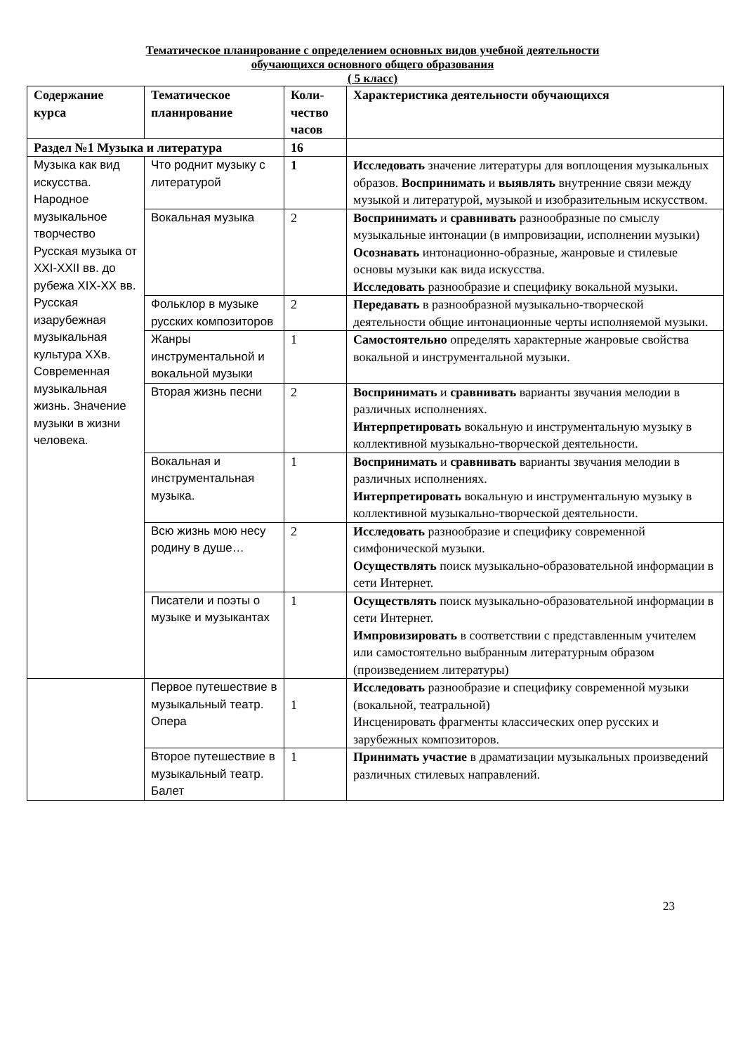Тематическое планирование с определением основных видов учебной деятельности
обучающихся основного общего образования
( 5 класс)
| Содержание курса | Тематическое планирование | Коли-чество часов | Характеристика деятельности обучающихся |
| --- | --- | --- | --- |
| Раздел №1 Музыка и литература | | 16 | |
| Музыка как вид искусства. Народное музыкальное творчество Русская музыка от XXI-XXII вв. до рубежа XIX-XX вв. Русская изарубежная музыкальная культура XXв. Современная музыкальная жизнь. Значение музыки в жизни человека. | Что роднит музыку с литературой | 1 | Исследовать значение литературы для воплощения музыкальных образов. Воспринимать и выявлять внутренние связи между музыкой и литературой, музыкой и изобразительным искусством. |
| | Вокальная музыка | 2 | Воспринимать и сравнивать разнообразные по смыслу музыкальные интонации (в импровизации, исполнении музыки) Осознавать интонационно-образные, жанровые и стилевые основы музыки как вида искусства. Исследовать разнообразие и специфику вокальной музыки. |
| | Фольклор в музыке русских композиторов | 2 | Передавать в разнообразной музыкально-творческой деятельности общие интонационные черты исполняемой музыки. |
| | Жанры инструментальной и вокальной музыки | 1 | Самостоятельно определять характерные жанровые свойства вокальной и инструментальной музыки. |
| | Вторая жизнь песни | 2 | Воспринимать и сравнивать варианты звучания мелодии в различных исполнениях. Интерпретировать вокальную и инструментальную музыку в коллективной музыкально-творческой деятельности. |
| | Вокальная и инструментальная музыка. | 1 | Воспринимать и сравнивать варианты звучания мелодии в различных исполнениях. Интерпретировать вокальную и инструментальную музыку в коллективной музыкально-творческой деятельности. |
| | Всю жизнь мою несу родину в душе… | 2 | Исследовать разнообразие и специфику современной симфонической музыки. Осуществлять поиск музыкально-образовательной информации в сети Интернет. |
| | Писатели и поэты о музыке и музыкантах | 1 | Осуществлять поиск музыкально-образовательной информации в сети Интернет. Импровизировать в соответствии с представленным учителем или самостоятельно выбранным литературным образом (произведением литературы) |
| | Первое путешествие в музыкальный театр. Опера | 1 | Исследовать разнообразие и специфику современной музыки (вокальной, театральной) Инсценировать фрагменты классических опер русских и зарубежных композиторов. |
| | Второе путешествие в музыкальный театр. Балет | 1 | Принимать участие в драматизации музыкальных произведений различных стилевых направлений. |
23